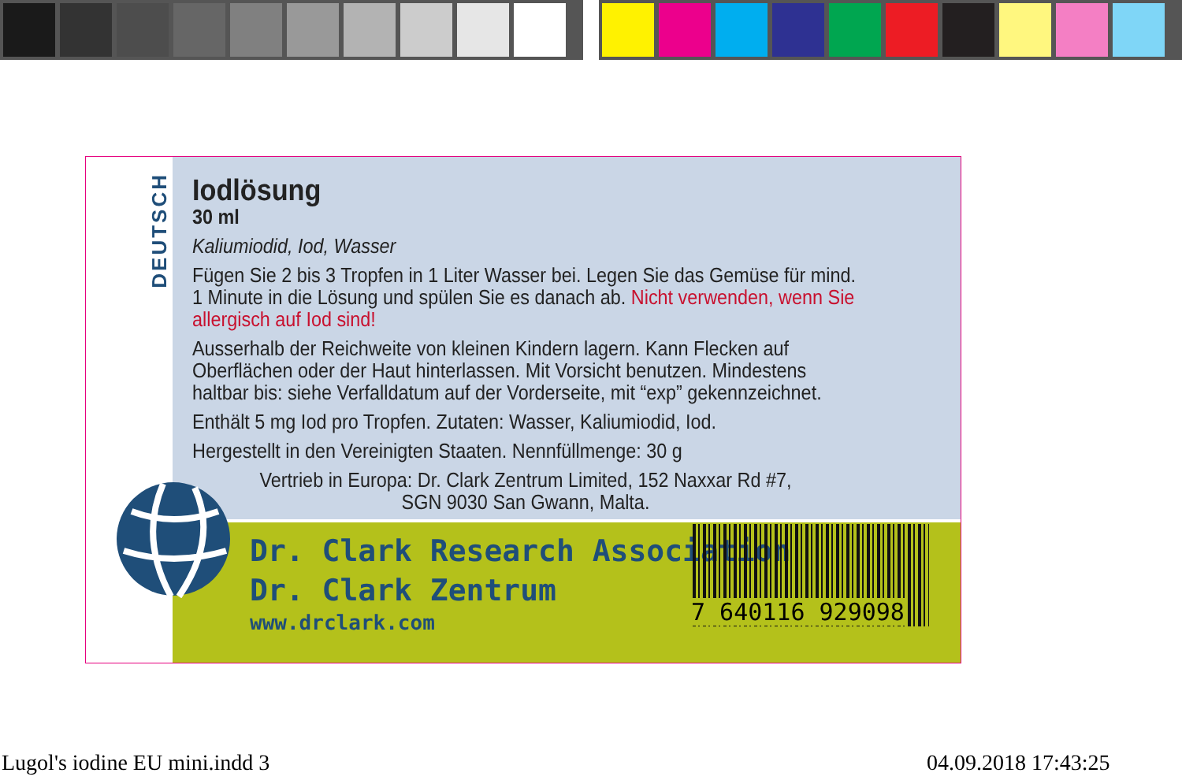DEUTSCH
Iodlösung
30 ml
Kaliumiodid, Iod, Wasser
Fügen Sie 2 bis 3 Tropfen in 1 Liter Wasser bei. Legen Sie das Gemüse für mind. 1 Minute in die Lösung und spülen Sie es danach ab. Nicht verwenden, wenn Sie allergisch auf Iod sind!
Ausserhalb der Reichweite von kleinen Kindern lagern. Kann Flecken auf Oberflächen oder der Haut hinterlassen. Mit Vorsicht benutzen. Mindestens haltbar bis: siehe Verfalldatum auf der Vorderseite, mit “exp” gekennzeichnet.
Enthält 5 mg Iod pro Tropfen. Zutaten: Wasser, Kaliumiodid, Iod.
Hergestellt in den Vereinigten Staaten. Nennfüllmenge: 30 g
Vertrieb in Europa: Dr. Clark Zentrum Limited, 152 Naxxar Rd #7,
SGN 9030 San Gwann, Malta.
Dr. Clark Research Association
Dr. Clark Zentrum
www.drclark.com
7 640116 929098
Lugol's iodine EU mini.indd 3 04.09.2018 17:43:25